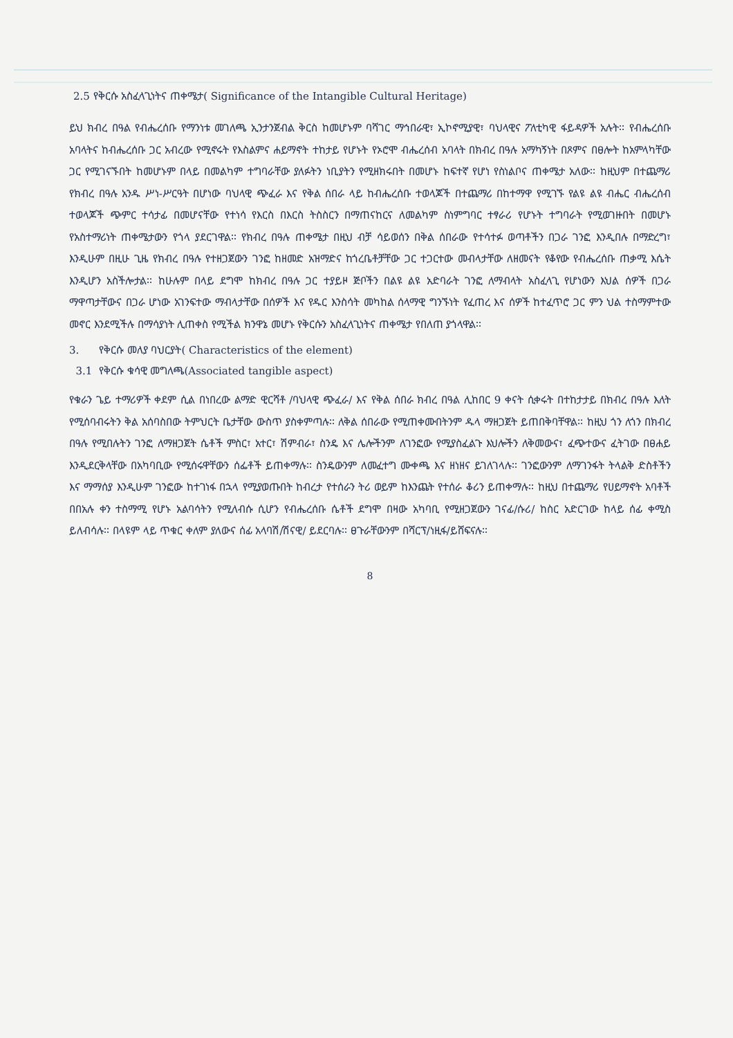2.5 የቅርሱ አስፈላጊነትና ጠቀሜታ( Significance of the Intangible Cultural Heritage)
ይህ ክብረ በዓል የብሔረሰቡ የማንነቱ መገለጫ ኢንታንጀብል ቅርስ ከመሆኑም ባሻገር ማኅበራዊ፣ ኢኮኖሚያዊ፣ ባህላዊና ፖለቲካዊ ፋይዳዎች አሉት፡፡ የብሔረሰቡ አባላትና ከብሔረሰቡ ጋር አብረው የሚኖሩት የእስልምና ሐይማኖት ተከታይ የሆኑት የኦሮሞ ብሔረሰብ አባላት በክብረ በዓሉ አማካኝነት በጾምና በፀሎት ከአምላካቸው ጋር የሚገናኙበት ከመሆኑም በላይ በመልካም ተግባራቸው ያለፉትን ነቢያትን የሚዘክሩበት በመሆኑ ከፍተኛ የሆነ የስነልቦና ጠቀሜታ አለው፡፡ ከዚህም በተጨማሪ የክብረ በዓሉ አንዱ ሥነ-ሥርዓት በሆነው ባህላዊ ጭፈራ እና የቅል ሰበራ ላይ ከብሔረሰቡ ተወላጆች በተጨማሪ በከተማዋ የሚገኙ የልዩ ልዩ ብሔር ብሔረሰብ ተወላጆች ጭምር ተሳታፊ በመሆናቸው የተነሳ የእርስ በእርስ ትስስርን በማጠናከርና ለመልካም ስነምግባር ተፃራሪ የሆኑት ተግባራት የሚወገዙበት በመሆኑ የአስተማሪነት ጠቀሜታውን የጎላ ያደርገዋል፡፡ የክብረ በዓሉ ጠቀሜታ በዚህ ብቻ ሳይወሰን በቅል ሰበራው የተሳተፉ ወጣቶችን በጋራ ገንፎ እንዲበሉ በማድረግ፣ እንዲሁም በዚሁ ጊዜ የክብረ በዓሉ የተዘጋጀውን ገንፎ ከዘመድ አዝማድና ከጎረቤቶቻቸው ጋር ተጋርተው መብላታቸው ለዘመናት የቆየው የብሔረሰቡ ጠቃሚ እሴት እንዲሆን አስችሎታል፡፡ ከሁሉም በላይ ደግሞ ከክብረ በዓሉ ጋር ተያይዞ ጅቦችን በልዩ ልዩ አድባራት ገንፎ ለማብላት አስፈላጊ የሆነውን እህል ሰዎች በጋራ ማዋጣታቸውና በጋራ ሆነው አገንፍተው ማብላታቸው በሰዎች እና የዱር እንስሳት መካከል ሰላማዊ ግንኙነት የፈጠረ እና ሰዎች ከተፈጥሮ ጋር ምን ህል ተስማምተው መኖር እንደሚችሉ በማሳያነት ሊጠቀስ የሚችል ክንዋኔ መሆኑ የቅርሱን አስፈላጊነትና ጠቀሜታ የበለጠ ያጎላዋል፡፡
3. የቅርሱ መለያ ባህርያት( Characteristics of the element)
3.1 የቅርሱ ቁሳዊ መግለጫ(Associated tangible aspect)
የቁራን ጌይ ተማሪዎች ቀደም ሲል በነበረው ልማድ ዊርሻቶ /ባህላዊ ጭፈራ/ እና የቅል ሰበራ ክብረ በዓል ሊከበር 9 ቀናት ሲቀሩት በተከታታይ በክብረ በዓሉ እለት የሚሰባብሩትን ቅል አሰባስበው ትምህርት ቤታቸው ውስጥ ያስቀምጣሉ፡፡ ለቅል ሰበራው የሚጠቀሙበትንም ዱላ ማዘጋጀት ይጠበቅባቸዋል፡፡ ከዚህ ጎን ለጎን በክብረ በዓሉ የሚበሉትን ገንፎ ለማዘጋጀት ሴቶች ምስር፣ አተር፣ ሽምብራ፣ ስንዴ እና ሌሎችንም ለገንፎው የሚያስፈልጉ እህሎችን ለቅመውና፣ ፈጭተውና ፈትገው በፀሐይ እንዲደርቅላቸው በአካባቢው የሚሰሩዋቸውን ሰፌቶች ይጠቀማሉ፡፡ ስንዴውንም ለመፈተግ ሙቀጫ እና ዘነዘና ይገለገላሉ፡፡ ገንፎውንም ለማገንፋት ትላልቅ ድስቶችን እና ማማሰያ እንዲሁም ገንፎው ከተገነፋ በኋላ የሚያወጡበት ከብረታ የተሰራን ትሪ ወይም ከእንጨት የተሰራ ቆሪን ይጠቀማሉ፡፡ ከዚህ በተጨማሪ የሀይማኖት አባቶች በበአሉ ቀን ተስማሚ የሆኑ አልባሳትን የሚለብሱ ሲሆን የብሔረሰቡ ሴቶች ደግሞ በዛው አካባቢ የሚዘጋጀውን ገናፊ/ሱሪ/ ከስር አድርገው ከላይ ሰፊ ቀሚስ ይለብሳሉ፡፡ በላዩም ላይ ጥቁር ቀለም ያለውና ሰፊ አላባሽ/ሽናዊ/ ይደርባሉ፡፡ ፀጉራቸውንም በሻርፕ/ነዚፋ/ይሸፍናሉ፡፡
8